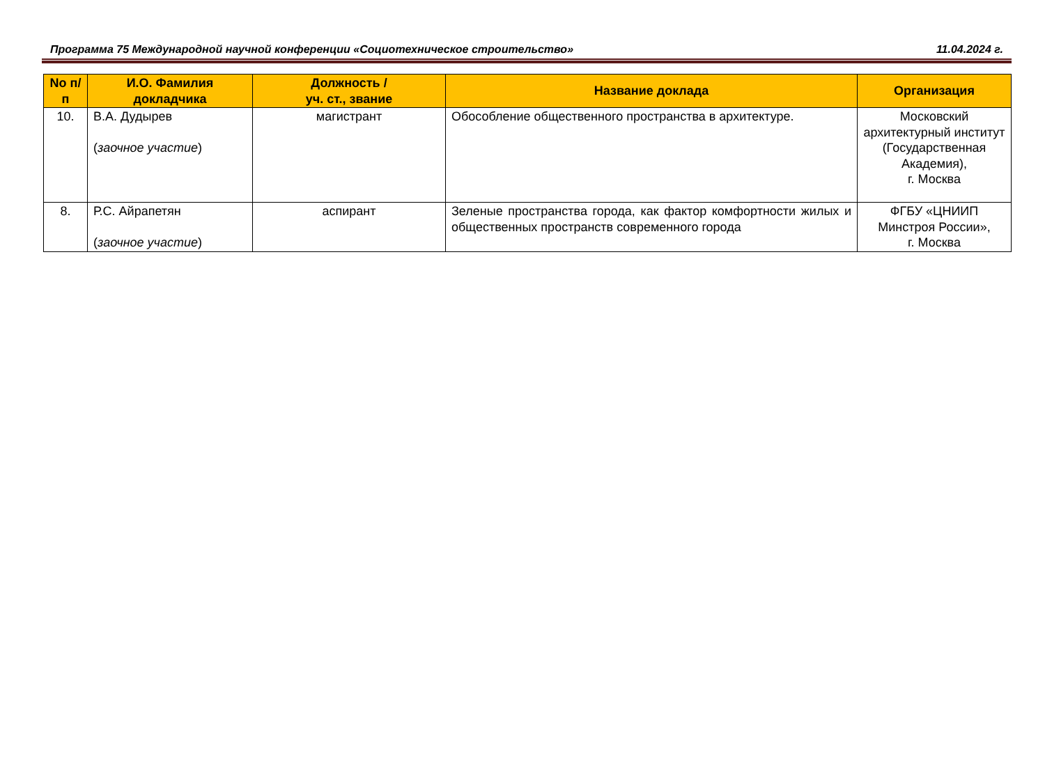Программа 75 Международной научной конференции «Социотехническое строительство» 11.04.2024 г.
| No п/п | И.О. Фамилия докладчика | Должность / уч. ст., звание | Название доклада | Организация |
| --- | --- | --- | --- | --- |
| 10. | В.А. Дудырев ( заочное участие ) | магистрант | Обособление общественного пространства в архитектуре. | Московский архитектурный институт (Государственная Академия), г. Москва |
| 8. | Р.С. Айрапетян ( заочное участие ) | аспирант | Зеленые пространства города, как фактор комфортности жилых и общественных пространств современного города | ФГБУ «ЦНИИП Минстроя России», г. Москва |